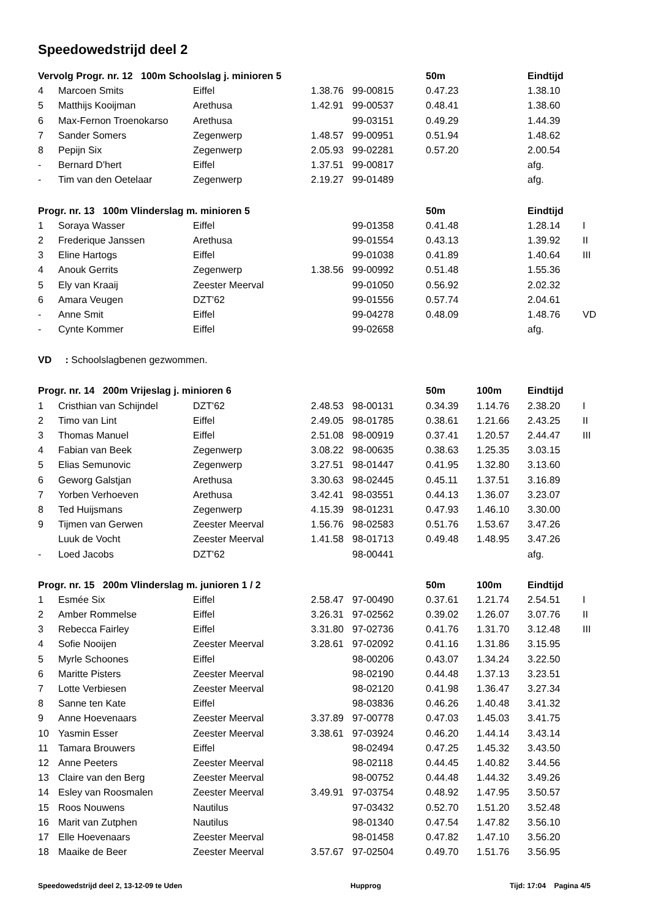Speedowedstrijd deel 2
| Vervolg Progr. nr. 12 100m Schoolslag j. minioren 5 | | | | | 50m | | Eindtijd | |
| --- | --- | --- | --- | --- | --- | --- | --- | --- |
| 4 | Marcoen Smits | Eiffel | 1.38.76 | 99-00815 | 0.47.23 | | 1.38.10 | |
| 5 | Matthijs Kooijman | Arethusa | 1.42.91 | 99-00537 | 0.48.41 | | 1.38.60 | |
| 6 | Max-Fernon Troenokarso | Arethusa | | 99-03151 | 0.49.29 | | 1.44.39 | |
| 7 | Sander Somers | Zegenwerp | 1.48.57 | 99-00951 | 0.51.94 | | 1.48.62 | |
| 8 | Pepijn Six | Zegenwerp | 2.05.93 | 99-02281 | 0.57.20 | | 2.00.54 | |
| - | Bernard D'hert | Eiffel | 1.37.51 | 99-00817 | | | afg. | |
| - | Tim van den Oetelaar | Zegenwerp | 2.19.27 | 99-01489 | | | afg. | |
| Progr. nr. 13 100m Vlinderslag m. minioren 5 | | | | | 50m | | Eindtijd | |
| 1 | Soraya Wasser | Eiffel | | 99-01358 | 0.41.48 | | 1.28.14 | I |
| 2 | Frederique Janssen | Arethusa | | 99-01554 | 0.43.13 | | 1.39.92 | II |
| 3 | Eline Hartogs | Eiffel | | 99-01038 | 0.41.89 | | 1.40.64 | III |
| 4 | Anouk Gerrits | Zegenwerp | 1.38.56 | 99-00992 | 0.51.48 | | 1.55.36 | |
| 5 | Ely van Kraaij | Zeester Meerval | | 99-01050 | 0.56.92 | | 2.02.32 | |
| 6 | Amara Veugen | DZT'62 | | 99-01556 | 0.57.74 | | 2.04.61 | |
| - | Anne Smit | Eiffel | | 99-04278 | 0.48.09 | | 1.48.76 | VD |
| - | Cynte Kommer | Eiffel | | 99-02658 | | | afg. | |
| VD : Schoolslagbenen gezwommen. | | | | | | | | |
| Progr. nr. 14 200m Vrijeslag j. minioren 6 | | | | | 50m | 100m | Eindtijd | |
| 1 | Cristhian van Schijndel | DZT'62 | 2.48.53 | 98-00131 | 0.34.39 | 1.14.76 | 2.38.20 | I |
| 2 | Timo van Lint | Eiffel | 2.49.05 | 98-01785 | 0.38.61 | 1.21.66 | 2.43.25 | II |
| 3 | Thomas Manuel | Eiffel | 2.51.08 | 98-00919 | 0.37.41 | 1.20.57 | 2.44.47 | III |
| 4 | Fabian van Beek | Zegenwerp | 3.08.22 | 98-00635 | 0.38.63 | 1.25.35 | 3.03.15 | |
| 5 | Elias Semunovic | Zegenwerp | 3.27.51 | 98-01447 | 0.41.95 | 1.32.80 | 3.13.60 | |
| 6 | Geworg Galstjan | Arethusa | 3.30.63 | 98-02445 | 0.45.11 | 1.37.51 | 3.16.89 | |
| 7 | Yorben Verhoeven | Arethusa | 3.42.41 | 98-03551 | 0.44.13 | 1.36.07 | 3.23.07 | |
| 8 | Ted Huijsmans | Zegenwerp | 4.15.39 | 98-01231 | 0.47.93 | 1.46.10 | 3.30.00 | |
| 9 | Tijmen van Gerwen | Zeester Meerval | 1.56.76 | 98-02583 | 0.51.76 | 1.53.67 | 3.47.26 | |
| | Luuk de Vocht | Zeester Meerval | 1.41.58 | 98-01713 | 0.49.48 | 1.48.95 | 3.47.26 | |
| - | Loed Jacobs | DZT'62 | | 98-00441 | | | afg. | |
| Progr. nr. 15 200m Vlinderslag m. junioren 1 / 2 | | | | | 50m | 100m | Eindtijd | |
| 1 | Esmée Six | Eiffel | 2.58.47 | 97-00490 | 0.37.61 | 1.21.74 | 2.54.51 | I |
| 2 | Amber Rommelse | Eiffel | 3.26.31 | 97-02562 | 0.39.02 | 1.26.07 | 3.07.76 | II |
| 3 | Rebecca Fairley | Eiffel | 3.31.80 | 97-02736 | 0.41.76 | 1.31.70 | 3.12.48 | III |
| 4 | Sofie Nooijen | Zeester Meerval | 3.28.61 | 97-02092 | 0.41.16 | 1.31.86 | 3.15.95 | |
| 5 | Myrle Schoones | Eiffel | | 98-00206 | 0.43.07 | 1.34.24 | 3.22.50 | |
| 6 | Maritte Pisters | Zeester Meerval | | 98-02190 | 0.44.48 | 1.37.13 | 3.23.51 | |
| 7 | Lotte Verbiesen | Zeester Meerval | | 98-02120 | 0.41.98 | 1.36.47 | 3.27.34 | |
| 8 | Sanne ten Kate | Eiffel | | 98-03836 | 0.46.26 | 1.40.48 | 3.41.32 | |
| 9 | Anne Hoevenaars | Zeester Meerval | 3.37.89 | 97-00778 | 0.47.03 | 1.45.03 | 3.41.75 | |
| 10 | Yasmin Esser | Zeester Meerval | 3.38.61 | 97-03924 | 0.46.20 | 1.44.14 | 3.43.14 | |
| 11 | Tamara Brouwers | Eiffel | | 98-02494 | 0.47.25 | 1.45.32 | 3.43.50 | |
| 12 | Anne Peeters | Zeester Meerval | | 98-02118 | 0.44.45 | 1.40.82 | 3.44.56 | |
| 13 | Claire van den Berg | Zeester Meerval | | 98-00752 | 0.44.48 | 1.44.32 | 3.49.26 | |
| 14 | Esley van Roosmalen | Zeester Meerval | 3.49.91 | 97-03754 | 0.48.92 | 1.47.95 | 3.50.57 | |
| 15 | Roos Nouwens | Nautilus | | 97-03432 | 0.52.70 | 1.51.20 | 3.52.48 | |
| 16 | Marit van Zutphen | Nautilus | | 98-01340 | 0.47.54 | 1.47.82 | 3.56.10 | |
| 17 | Elle Hoevenaars | Zeester Meerval | | 98-01458 | 0.47.82 | 1.47.10 | 3.56.20 | |
| 18 | Maaike de Beer | Zeester Meerval | 3.57.67 | 97-02504 | 0.49.70 | 1.51.76 | 3.56.95 | |
Speedowedstrijd deel 2, 13-12-09 te Uden Hupprog Tijd: 17:04 Pagina 4/5